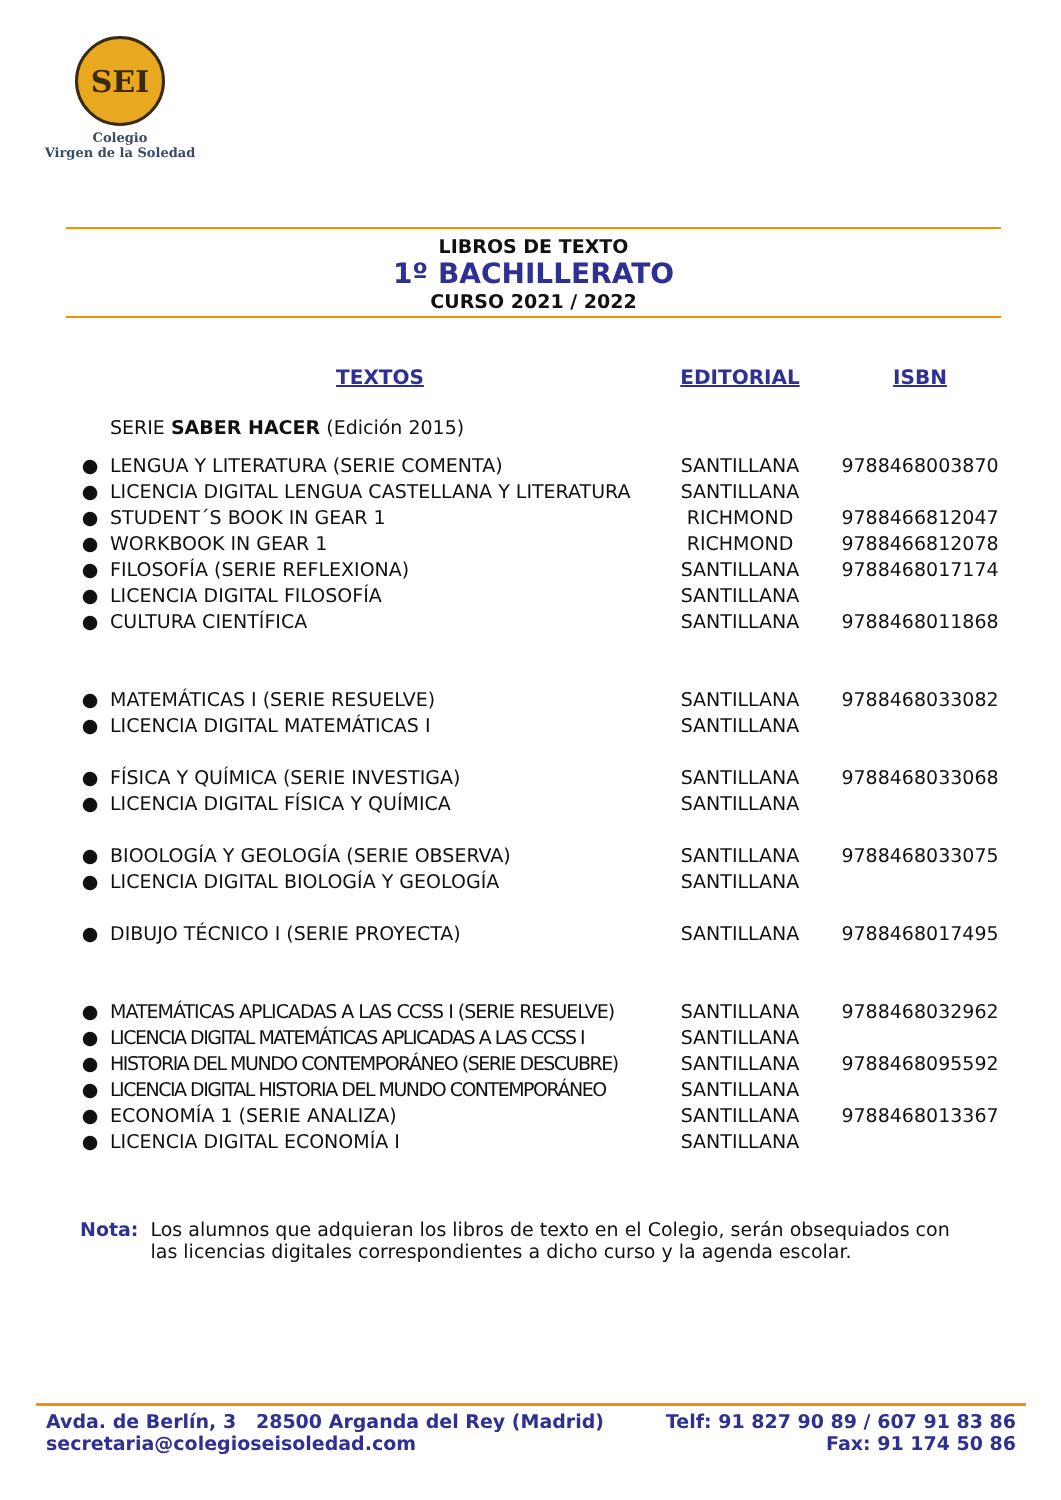SEI
Colegio
Virgen de la Soledad
LIBROS DE TEXTO
1º BACHILLERATO
CURSO 2021 / 2022
| | TEXTOS | EDITORIAL | ISBN |
| --- | --- | --- | --- |
| | SERIE SABER HACER (Edición 2015) | | |
| ● | LENGUA Y LITERATURA (SERIE COMENTA) | SANTILLANA | 9788468003870 |
| ● | LICENCIA DIGITAL LENGUA CASTELLANA Y LITERATURA | SANTILLANA | |
| ● | STUDENT´S BOOK IN GEAR 1 | RICHMOND | 9788466812047 |
| ● | WORKBOOK IN GEAR 1 | RICHMOND | 9788466812078 |
| ● | FILOSOFÍA (SERIE REFLEXIONA) | SANTILLANA | 9788468017174 |
| ● | LICENCIA DIGITAL FILOSOFÍA | SANTILLANA | |
| ● | CULTURA CIENTÍFICA | SANTILLANA | 9788468011868 |
| ● | MATEMÁTICAS I (SERIE RESUELVE) | SANTILLANA | 9788468033082 |
| ● | LICENCIA DIGITAL MATEMÁTICAS I | SANTILLANA | |
| ● | FÍSICA Y QUÍMICA (SERIE INVESTIGA) | SANTILLANA | 9788468033068 |
| ● | LICENCIA DIGITAL FÍSICA Y QUÍMICA | SANTILLANA | |
| ● | BIOOLOGÍA Y GEOLOGÍA (SERIE OBSERVA) | SANTILLANA | 9788468033075 |
| ● | LICENCIA DIGITAL BIOLOGÍA Y GEOLOGÍA | SANTILLANA | |
| ● | DIBUJO TÉCNICO I (SERIE PROYECTA) | SANTILLANA | 9788468017495 |
| ● | MATEMÁTICAS APLICADAS A LAS CCSS I (SERIE RESUELVE) | SANTILLANA | 9788468032962 |
| ● | LICENCIA DIGITAL MATEMÁTICAS APLICADAS A LAS CCSS I | SANTILLANA | |
| ● | HISTORIA DEL MUNDO CONTEMPORÁNEO (SERIE DESCUBRE) | SANTILLANA | 9788468095592 |
| ● | LICENCIA DIGITAL HISTORIA DEL MUNDO CONTEMPORÁNEO | SANTILLANA | |
| ● | ECONOMÍA 1 (SERIE ANALIZA) | SANTILLANA | 9788468013367 |
| ● | LICENCIA DIGITAL ECONOMÍA I | SANTILLANA | |
Nota: Los alumnos que adquieran los libros de texto en el Colegio, serán obsequiados con las licencias digitales correspondientes a dicho curso y la agenda escolar.
Avda. de Berlín, 3 28500 Arganda del Rey (Madrid)
secretaria@colegioseisoledad.com
Telf: 91 827 90 89 / 607 91 83 86
Fax: 91 174 50 86